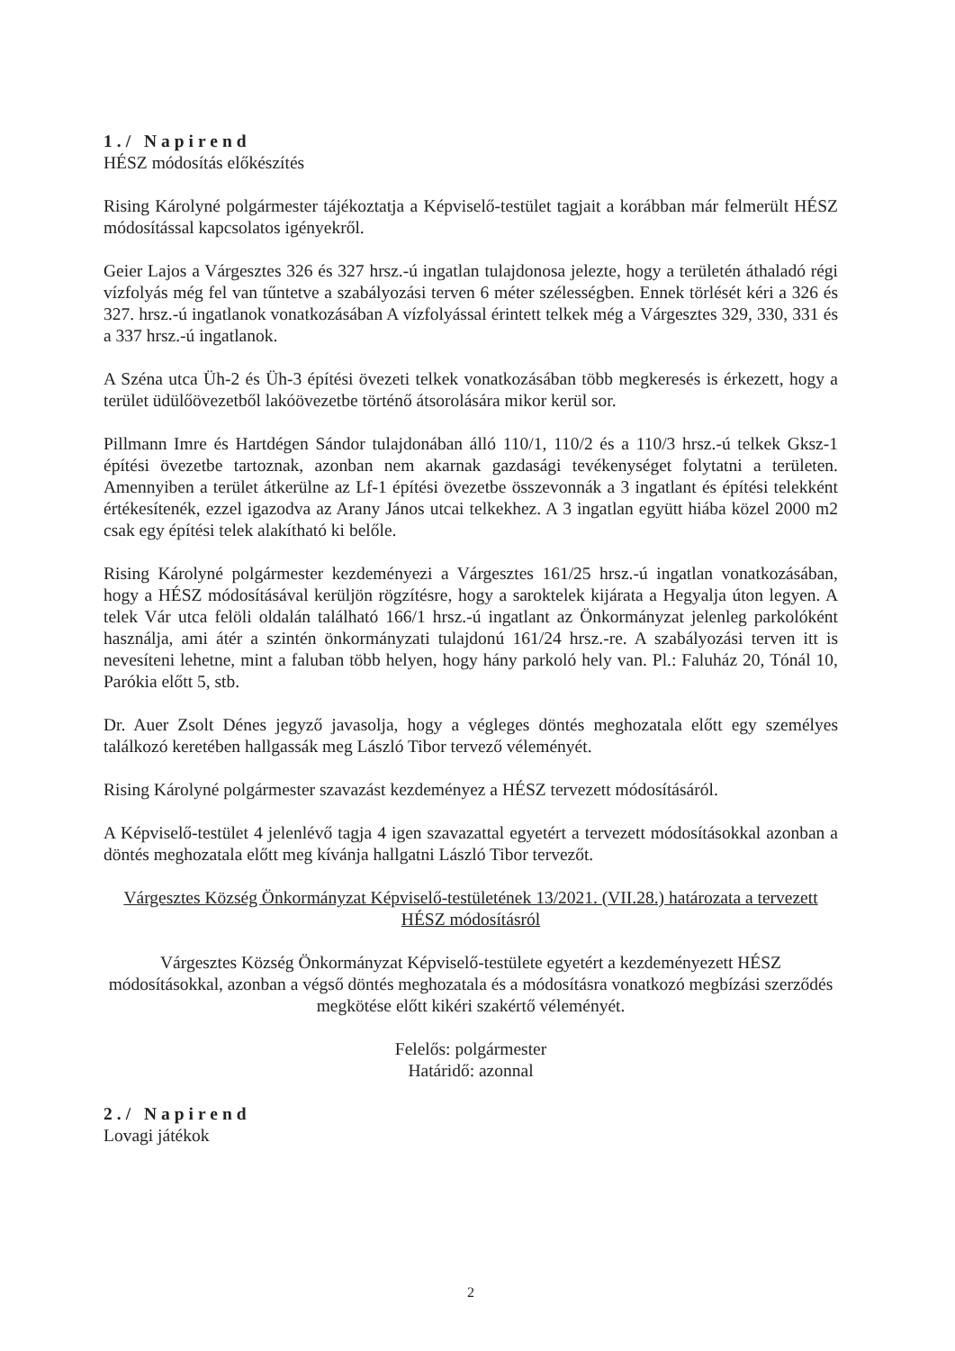1./ Napirend
HÉSZ módosítás előkészítés
Rising Károlyné polgármester tájékoztatja a Képviselő-testület tagjait a korábban már felmerült HÉSZ módosítással kapcsolatos igényekről.
Geier Lajos a Várgesztes 326 és 327 hrsz.-ú ingatlan tulajdonosa jelezte, hogy a területén áthaladó régi vízfolyás még fel van tűntetve a szabályozási terven 6 méter szélességben. Ennek törlését kéri a 326 és 327. hrsz.-ú ingatlanok vonatkozásában A vízfolyással érintett telkek még a Várgesztes 329, 330, 331 és a 337 hrsz.-ú ingatlanok.
A Széna utca Üh-2 és Üh-3 építési övezeti telkek vonatkozásában több megkeresés is érkezett, hogy a terület üdülőövezetből lakóövezetbe történő átsorolására mikor kerül sor.
Pillmann Imre és Hartdégen Sándor tulajdonában álló 110/1, 110/2 és a 110/3 hrsz.-ú telkek Gksz-1 építési övezetbe tartoznak, azonban nem akarnak gazdasági tevékenységet folytatni a területen. Amennyiben a terület átkerülne az Lf-1 építési övezetbe összevonnák a 3 ingatlant és építési telekként értékesítenék, ezzel igazodva az Arany János utcai telkekhez. A 3 ingatlan együtt hiába közel 2000 m2 csak egy építési telek alakítható ki belőle.
Rising Károlyné polgármester kezdeményezi a Várgesztes 161/25 hrsz.-ú ingatlan vonatkozásában, hogy a HÉSZ módosításával kerüljön rögzítésre, hogy a saroktelek kijárata a Hegyalja úton legyen. A telek Vár utca felöli oldalán található 166/1 hrsz.-ú ingatlant az Önkormányzat jelenleg parkolóként használja, ami átér a szintén önkormányzati tulajdonú 161/24 hrsz.-re. A szabályozási terven itt is nevesíteni lehetne, mint a faluban több helyen, hogy hány parkoló hely van. Pl.: Faluház 20, Tónál 10, Parókia előtt 5, stb.
Dr. Auer Zsolt Dénes jegyző javasolja, hogy a végleges döntés meghozatala előtt egy személyes találkozó keretében hallgassák meg László Tibor tervező véleményét.
Rising Károlyné polgármester szavazást kezdeményez a HÉSZ tervezett módosításáról.
A Képviselő-testület 4 jelenlévő tagja 4 igen szavazattal egyetért a tervezett módosításokkal azonban a döntés meghozatala előtt meg kívánja hallgatni László Tibor tervezőt.
Várgesztes Község Önkormányzat Képviselő-testületének 13/2021. (VII.28.) határozata a tervezett HÉSZ módosításról
Várgesztes Község Önkormányzat Képviselő-testülete egyetért a kezdeményezett HÉSZ módosításokkal, azonban a végső döntés meghozatala és a módosításra vonatkozó megbízási szerződés megkötése előtt kikéri szakértő véleményét.
Felelős: polgármester
Határidő: azonnal
2./ Napirend
Lovagi játékok
2